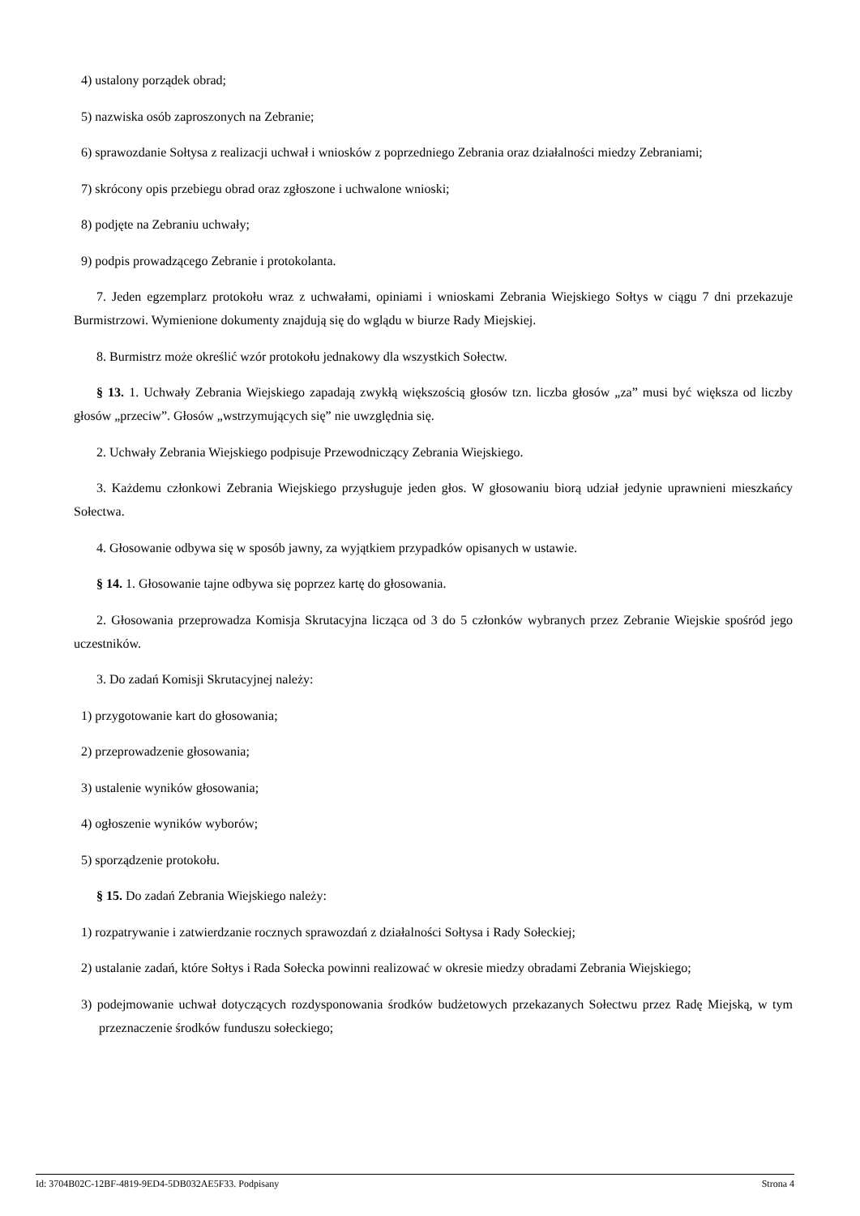4) ustalony porządek obrad;
5) nazwiska osób zaproszonych na Zebranie;
6) sprawozdanie Sołtysa z realizacji uchwał i wniosków z poprzedniego Zebrania oraz działalności miedzy Zebraniami;
7) skrócony opis przebiegu obrad oraz zgłoszone i uchwalone wnioski;
8) podjęte na Zebraniu uchwały;
9) podpis prowadzącego Zebranie i protokolanta.
7. Jeden egzemplarz protokołu wraz z uchwałami, opiniami i wnioskami Zebrania Wiejskiego Sołtys w ciągu 7 dni przekazuje Burmistrzowi. Wymienione dokumenty znajdują się do wglądu w biurze Rady Miejskiej.
8. Burmistrz może określić wzór protokołu jednakowy dla wszystkich Sołectw.
§ 13. 1. Uchwały Zebrania Wiejskiego zapadają zwykłą większością głosów tzn. liczba głosów „za” musi być większa od liczby głosów „przeciw”. Głosów „wstrzymujących się” nie uwzględnia się.
2. Uchwały Zebrania Wiejskiego podpisuje Przewodniczący Zebrania Wiejskiego.
3. Każdemu członkowi Zebrania Wiejskiego przysługuje jeden głos. W głosowaniu biorą udział jedynie uprawnieni mieszkańcy Sołectwa.
4. Głosowanie odbywa się w sposób jawny, za wyjątkiem przypadków opisanych w ustawie.
§ 14. 1. Głosowanie tajne odbywa się poprzez kartę do głosowania.
2. Głosowania przeprowadza Komisja Skrutacyjna licząca od 3 do 5 członków wybranych przez Zebranie Wiejskie spośród jego uczestników.
3. Do zadań Komisji Skrutacyjnej należy:
1) przygotowanie kart do głosowania;
2) przeprowadzenie głosowania;
3) ustalenie wyników głosowania;
4) ogłoszenie wyników wyborów;
5) sporządzenie protokołu.
§ 15. Do zadań Zebrania Wiejskiego należy:
1) rozpatrywanie i zatwierdzanie rocznych sprawozdań z działalności Sołtysa i Rady Sołeckiej;
2) ustalanie zadań, które Sołtys i Rada Sołecka powinni realizować w okresie miedzy obradami Zebrania Wiejskiego;
3) podejmowanie uchwał dotyczących rozdysponowania środków budżetowych przekazanych Sołectwu przez Radę Miejską, w tym przeznaczenie środków funduszu sołeckiego;
Id: 3704B02C-12BF-4819-9ED4-5DB032AE5F33. Podpisany Strona 4